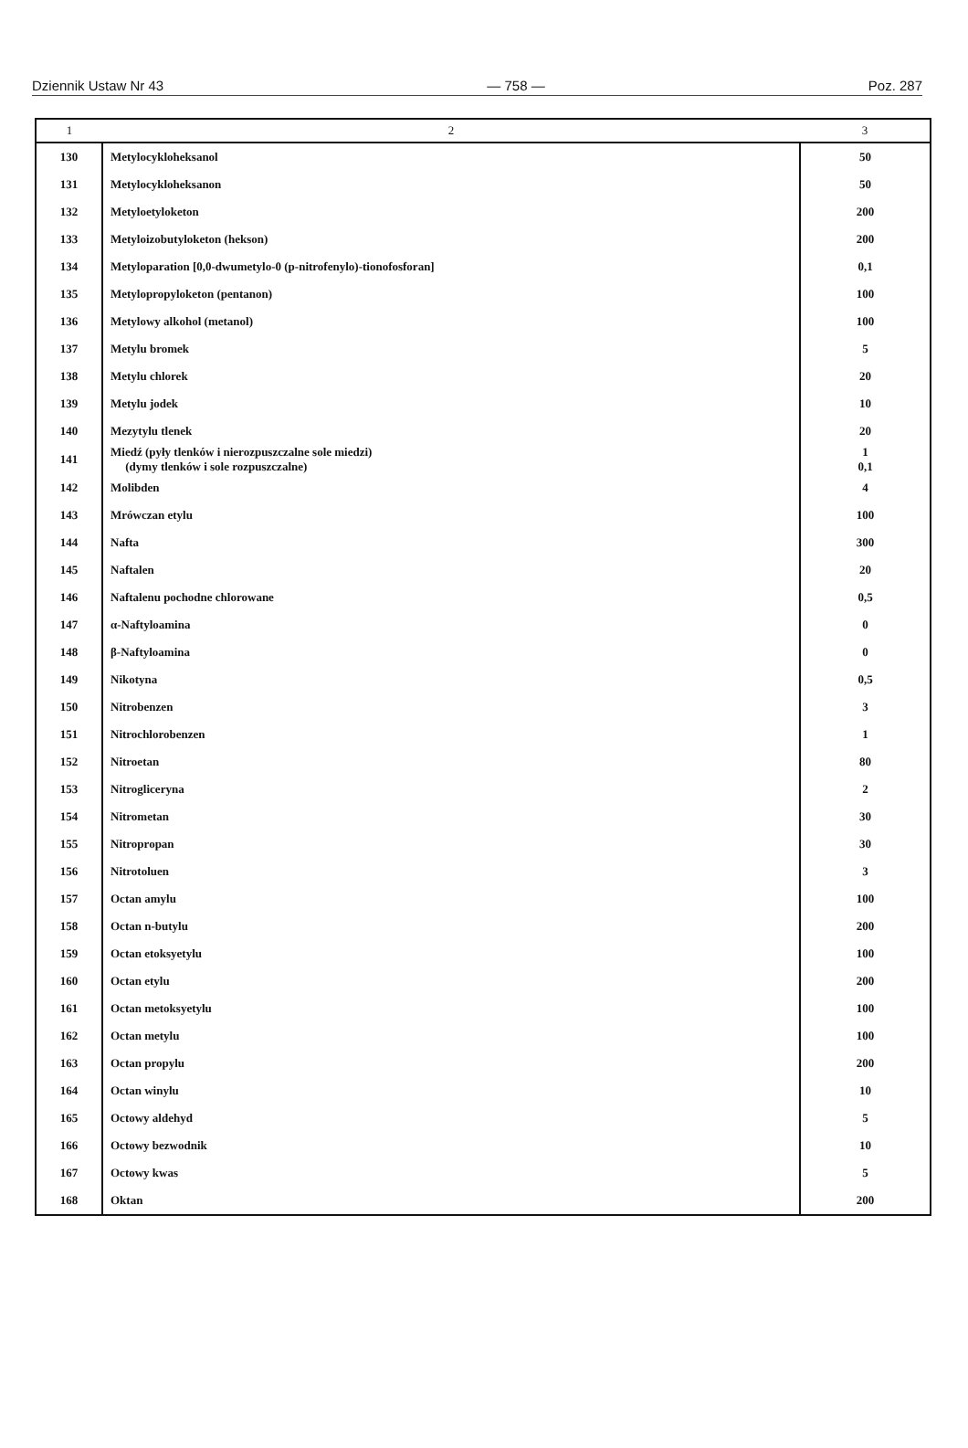Dziennik Ustaw Nr 43 — 758 — Poz. 287
| 1 | 2 | 3 |
| --- | --- | --- |
| 130 | Metylocykloheksanol | 50 |
| 131 | Metylocykloheksanon | 50 |
| 132 | Metyloetyloketon | 200 |
| 133 | Metyloizobutyloketon (hekson) | 200 |
| 134 | Metyloparation [0,0-dwumetylo-0 (p-nitrofenylo)-tionofosforan] | 0,1 |
| 135 | Metylopropyloketon (pentanon) | 100 |
| 136 | Metylowy alkohol (metanol) | 100 |
| 137 | Metylu bromek | 5 |
| 138 | Metylu chlorek | 20 |
| 139 | Metylu jodek | 10 |
| 140 | Mezytylu tlenek | 20 |
| 141 | Miedź (pyły tlenków i nierozpuszczalne sole miedzi) (dymy tlenków i sole rozpuszczalne) | 1 0,1 |
| 142 | Molibden | 4 |
| 143 | Mrówczan etylu | 100 |
| 144 | Nafta | 300 |
| 145 | Naftalen | 20 |
| 146 | Naftalenu pochodne chlorowane | 0,5 |
| 147 | α-Naftyloamina | 0 |
| 148 | β-Naftyloamina | 0 |
| 149 | Nikotyna | 0,5 |
| 150 | Nitrobenzen | 3 |
| 151 | Nitrochlorobenzen | 1 |
| 152 | Nitroetan | 80 |
| 153 | Nitrogliceryna | 2 |
| 154 | Nitrometan | 30 |
| 155 | Nitropropan | 30 |
| 156 | Nitrotoluen | 3 |
| 157 | Octan amylu | 100 |
| 158 | Octan n-butylu | 200 |
| 159 | Octan etoksyetylu | 100 |
| 160 | Octan etylu | 200 |
| 161 | Octan metoksyetylu | 100 |
| 162 | Octan metylu | 100 |
| 163 | Octan propylu | 200 |
| 164 | Octan winylu | 10 |
| 165 | Octowy aldehyd | 5 |
| 166 | Octowy bezwodnik | 10 |
| 167 | Octowy kwas | 5 |
| 168 | Oktan | 200 |